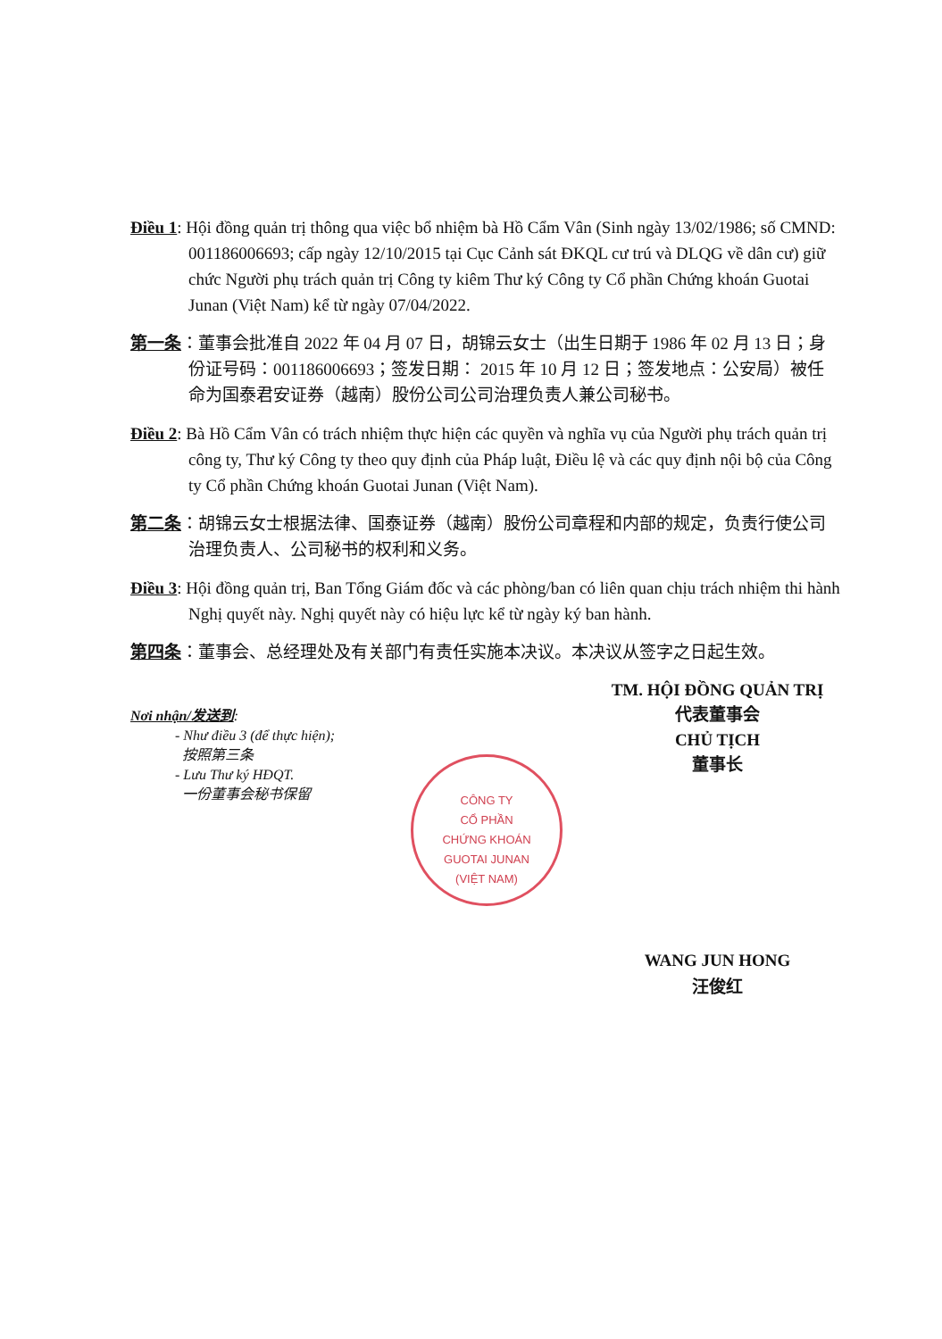Điều 1: Hội đồng quản trị thông qua việc bổ nhiệm bà Hồ Cẩm Vân (Sinh ngày 13/02/1986; số CMND: 001186006693; cấp ngày 12/10/2015 tại Cục Cảnh sát ĐKQL cư trú và DLQG về dân cư) giữ chức Người phụ trách quản trị Công ty kiêm Thư ký Công ty Cổ phần Chứng khoán Guotai Junan (Việt Nam) kể từ ngày 07/04/2022.
第一条：董事会批准自 2022 年 04 月 07 日，胡锦云女士（出生日期于 1986 年 02 月 13 日；身份证号码：001186006693；签发日期： 2015 年 10 月 12 日；签发地点：公安局）被任命为国泰君安证券（越南）股份公司公司治理负责人兼公司秘书。
Điều 2: Bà Hồ Cẩm Vân có trách nhiệm thực hiện các quyền và nghĩa vụ của Người phụ trách quản trị công ty, Thư ký Công ty theo quy định của Pháp luật, Điều lệ và các quy định nội bộ của Công ty Cổ phần Chứng khoán Guotai Junan (Việt Nam).
第二条：胡锦云女士根据法律、国泰证券（越南）股份公司章程和内部的规定，负责行使公司治理负责人、公司秘书的权利和义务。
Điều 3: Hội đồng quản trị, Ban Tổng Giám đốc và các phòng/ban có liên quan chịu trách nhiệm thi hành Nghị quyết này. Nghị quyết này có hiệu lực kể từ ngày ký ban hành.
第四条：董事会、总经理处及有关部门有责任实施本决议。本决议从签字之日起生效。
TM. HỘI ĐỒNG QUẢN TRỊ
代表董事会
CHỦ TỊCH
董事长
Nơi nhận/发送到:
- Như điều 3 (để thực hiện);
按照第三条
- Lưu Thư ký HĐQT.
一份董事会秘书保留
WANG JUN HONG
汪俊红
CÔNG TY
CỔ PHẦN
CHỨNG KHOÁN
GUOTAI JUNAN
(VIỆT NAM)